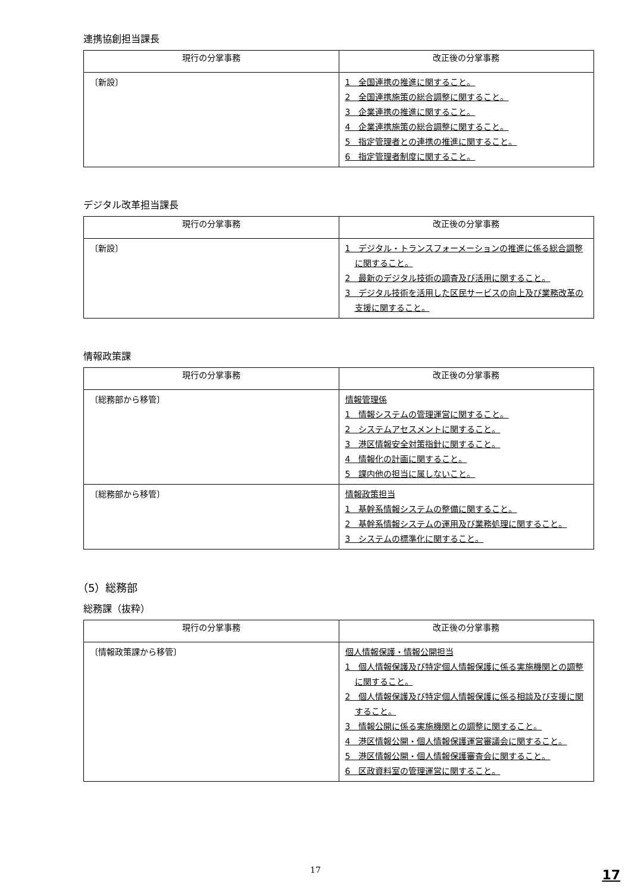連携協創担当課長
| 現行の分掌事務 | 改正後の分掌事務 |
| --- | --- |
| 〔新設〕 | 1 全国連携の推進に関すること。 2 全国連携施策の総合調整に関すること。 3 企業連携の推進に関すること。 4 企業連携施策の総合調整に関すること。 5 指定管理者との連携の推進に関すること。 6 指定管理者制度に関すること。 |
デジタル改革担当課長
| 現行の分掌事務 | 改正後の分掌事務 |
| --- | --- |
| 〔新設〕 | 1 デジタル・トランスフォーメーションの推進に係る総合調整に関すること。 2 最新のデジタル技術の調査及び活用に関すること。 3 デジタル技術を活用した区民サービスの向上及び業務改革の支援に関すること。 |
情報政策課
| 現行の分掌事務 | 改正後の分掌事務 |
| --- | --- |
| 〔総務部から移管〕 | 情報管理係 1 情報システムの管理運営に関すること。 2 システムアセスメントに関すること。 3 港区情報安全対策指針に関すること。 4 情報化の計画に関すること。 5 課内他の担当に属しないこと。 |
| 〔総務部から移管〕 | 情報政策担当 1 基幹系情報システムの整備に関すること。 2 基幹系情報システムの運用及び業務処理に関すること。 3 システムの標準化に関すること。 |
（5）総務部
総務課（抜粋）
| 現行の分掌事務 | 改正後の分掌事務 |
| --- | --- |
| 〔情報政策課から移管〕 | 個人情報保護・情報公開担当 1 個人情報保護及び特定個人情報保護に係る実施機関との調整に関すること。 2 個人情報保護及び特定個人情報保護に係る相談及び支援に関すること。 3 情報公開に係る実施機関との調整に関すること。 4 港区情報公開・個人情報保護運営審議会に関すること。 5 港区情報公開・個人情報保護審査会に関すること。 6 区政資料室の管理運営に関すること。 |
17
17